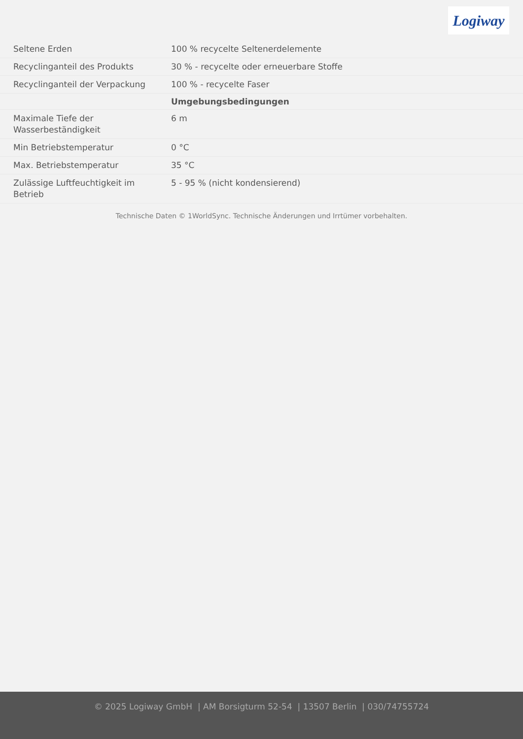Logiway
| Seltene Erden | 100 % recycelte Seltenerdelemente |
| Recyclinganteil des Produkts | 30 % - recycelte oder erneuerbare Stoffe |
| Recyclinganteil der Verpackung | 100 % - recycelte Faser |
| | Umgebungsbedingungen |
| Maximale Tiefe der Wasserbeständigkeit | 6 m |
| Min Betriebstemperatur | 0 °C |
| Max. Betriebstemperatur | 35 °C |
| Zulässige Luftfeuchtigkeit im Betrieb | 5 - 95 % (nicht kondensierend) |
Technische Daten © 1WorldSync. Technische Änderungen und Irrtümer vorbehalten.
© 2025 Logiway GmbH | AM Borsigturm 52-54 | 13507 Berlin | 030/74755724